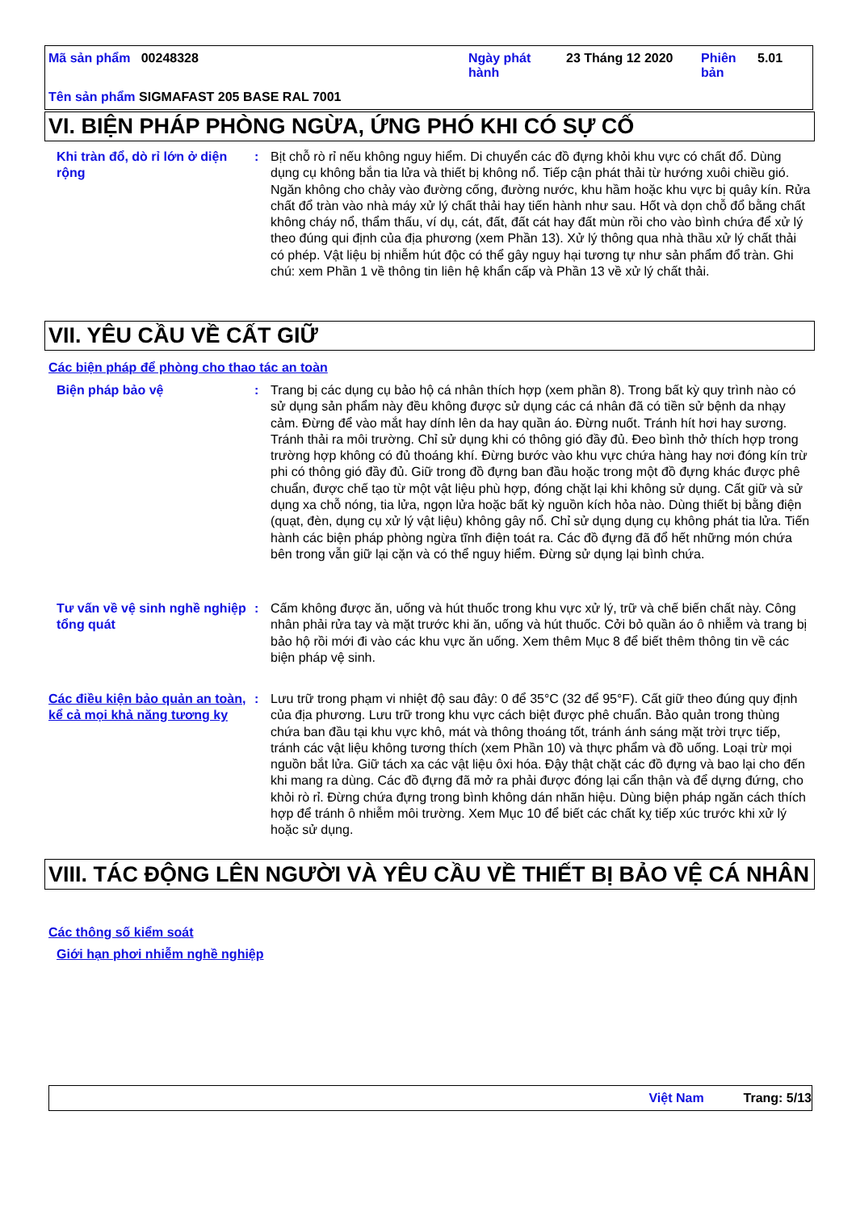Mã sản phẩm 00248328
Ngày phát hành
23 Tháng 12 2020
Phiên bản
5.01
Tên sản phẩm SIGMAFAST 205 BASE RAL 7001
VI. BIỆN PHÁP PHÒNG NGỪA, ỨNG PHÓ KHI CÓ SỰ CỐ
Khi tràn đổ, dò rỉ lớn ở diện rộng
: Bịt chỗ rò rỉ nếu không nguy hiểm. Di chuyển các đồ đựng khỏi khu vực có chất đổ. Dùng dụng cụ không bắn tia lửa và thiết bị không nổ. Tiếp cận phát thải từ hướng xuôi chiều gió. Ngăn không cho chảy vào đường cống, đường nước, khu hầm hoặc khu vực bị quây kín. Rửa chất đổ tràn vào nhà máy xử lý chất thải hay tiến hành như sau. Hốt và dọn chỗ đổ bằng chất không cháy nổ, thẩm thấu, ví dụ, cát, đất, đất cát hay đất mùn rồi cho vào bình chứa để xử lý theo đúng qui định của địa phương (xem Phần 13). Xử lý thông qua nhà thầu xử lý chất thải có phép. Vật liệu bị nhiễm hút độc có thể gây nguy hại tương tự như sản phẩm đổ tràn. Ghi chú: xem Phần 1 về thông tin liên hệ khẩn cấp và Phần 13 về xử lý chất thải.
VII. YÊU CẦU VỀ CẤT GIỮ
Các biện pháp để phòng cho thao tác an toàn
Biện pháp bảo vệ : Trang bị các dụng cụ bảo hộ cá nhân thích hợp (xem phần 8). Trong bất kỳ quy trình nào có sử dụng sản phẩm này đều không được sử dụng các cá nhân đã có tiền sử bệnh da nhạy cảm. Đừng để vào mắt hay dính lên da hay quần áo. Đừng nuốt. Tránh hít hơi hay sương. Tránh thải ra môi trường. Chỉ sử dụng khi có thông gió đầy đủ. Đeo bình thở thích hợp trong trường hợp không có đủ thoáng khí. Đừng bước vào khu vực chứa hàng hay nơi đóng kín trừ phi có thông gió đầy đủ. Giữ trong đồ đựng ban đầu hoặc trong một đồ đựng khác được phê chuẩn, được chế tạo từ một vật liệu phù hợp, đóng chặt lại khi không sử dụng. Cất giữ và sử dụng xa chỗ nóng, tia lửa, ngọn lửa hoặc bất kỳ nguồn kích hỏa nào. Dùng thiết bị bằng điện (quạt, đèn, dụng cụ xử lý vật liệu) không gây nổ. Chỉ sử dụng dụng cụ không phát tia lửa. Tiến hành các biện pháp phòng ngừa tĩnh điện toát ra. Các đồ đựng đã đổ hết những món chứa bên trong vẫn giữ lại cặn và có thể nguy hiểm. Đừng sử dụng lại bình chứa.
Tư vấn về vệ sinh nghề nghiệp tổng quát
: Cấm không được ăn, uống và hút thuốc trong khu vực xử lý, trữ và chế biến chất này. Công nhân phải rửa tay và mặt trước khi ăn, uống và hút thuốc. Cởi bỏ quần áo ô nhiễm và trang bị bảo hộ rồi mới đi vào các khu vực ăn uống. Xem thêm Mục 8 để biết thêm thông tin về các biện pháp vệ sinh.
Các điều kiện bảo quản an toàn, kể cả mọi khả năng tương kỵ
: Lưu trữ trong phạm vi nhiệt độ sau đây: 0 để 35°C (32 để 95°F). Cất giữ theo đúng quy định của địa phương. Lưu trữ trong khu vực cách biệt được phê chuẩn. Bảo quản trong thùng chứa ban đầu tại khu vực khô, mát và thông thoáng tốt, tránh ánh sáng mặt trời trực tiếp, tránh các vật liệu không tương thích (xem Phần 10) và thực phẩm và đồ uống. Loại trừ mọi nguồn bắt lửa. Giữ tách xa các vật liệu ôxi hóa. Đậy thật chặt các đồ đựng và bao lại cho đến khi mang ra dùng. Các đồ đựng đã mở ra phải được đóng lại cẩn thận và để dựng đứng, cho khỏi rò rỉ. Đừng chứa đựng trong bình không dán nhãn hiệu. Dùng biện pháp ngăn cách thích hợp để tránh ô nhiễm môi trường. Xem Mục 10 để biết các chất kỵ tiếp xúc trước khi xử lý hoặc sử dụng.
VIII. TÁC ĐỘNG LÊN NGƯỜI VÀ YÊU CẦU VỀ THIẾT BỊ BẢO VỆ CÁ NHÂN
Các thông số kiểm soát
Giới hạn phơi nhiễm nghề nghiệp
Việt Nam Trang: 5/13